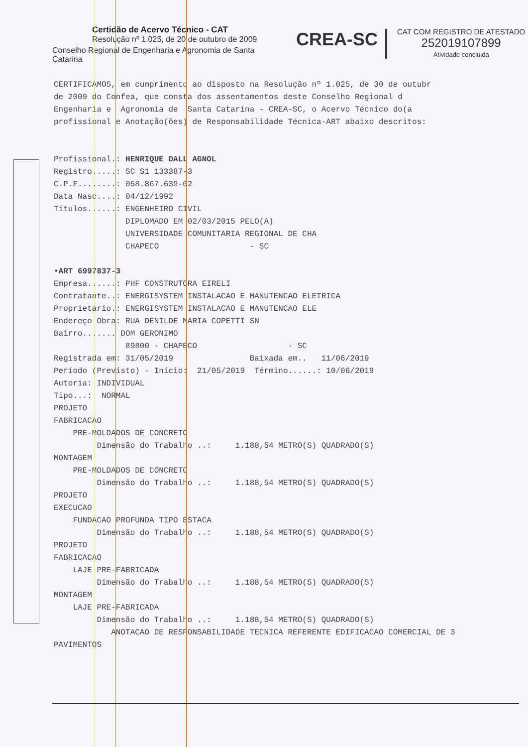Certidão de Acervo Técnico - CAT
Resolução nº 1.025, de 20 de outubro de 2009
Conselho Regional de Engenharia e Agronomia de Santa Catarina
CREA-SC
CAT COM REGISTRO DE ATESTADO
252019107899
Atividade concluida
CERTIFICAMOS, em cumprimento ao disposto na Resolução nº 1.025, de 30 de outubr de 2009 do Confea, que consta dos assentamentos deste Conselho Regional d Engenharia e Agronomia de Santa Catarina - CREA-SC, o Acervo Técnico do(a profissional e Anotação(ões) de Responsabilidade Técnica-ART abaixo descritos:
Profissional.: HENRIQUE DALL AGNOL Registro.....: SC S1 133387-3 C.P.F........: 058.867.639-02 Data Nasc....: 04/12/1992 Títulos......: ENGENHEIRO CIVIL DIPLOMADO EM 02/03/2015 PELO(A) UNIVERSIDADE COMUNITARIA REGIONAL DE CHA CHAPECO - SC •ART 6997837-3 Empresa......: PHF CONSTRUTORA EIRELI Contratante..: ENERGISYSTEM INSTALACAO E MANUTENCAO ELETRICA Proprietário.: ENERGISYSTEM INSTALACAO E MANUTENCAO ELE Endereço Obra: RUA DENILDE MARIA COPETTI SN Bairro....... DOM GERONIMO 89800 - CHAPECO - SC Registrada em: 31/05/2019 Baixada em.. 11/06/2019 Período (Previsto) - Início: 21/05/2019 Término......: 10/06/2019 Autoria: INDIVIDUAL Tipo...: NORMAL PROJETO FABRICACAO PRE-MOLDADOS DE CONCRETO Dimensão do Trabalho ..: 1.188,54 METRO(S) QUADRADO(S) MONTAGEM PRE-MOLDADOS DE CONCRETO Dimensão do Trabalho ..: 1.188,54 METRO(S) QUADRADO(S) PROJETO EXECUCAO FUNDACAO PROFUNDA TIPO ESTACA Dimensão do Trabalho ..: 1.188,54 METRO(S) QUADRADO(S) PROJETO FABRICACAO LAJE PRE-FABRICADA Dimensão do Trabalho ..: 1.188,54 METRO(S) QUADRADO(S) MONTAGEM LAJE PRE-FABRICADA Dimensão do Trabalho ..: 1.188,54 METRO(S) QUADRADO(S) ANOTACAO DE RESPONSABILIDADE TECNICA REFERENTE EDIFICACAO COMERCIAL DE 3 PAVIMENTOS